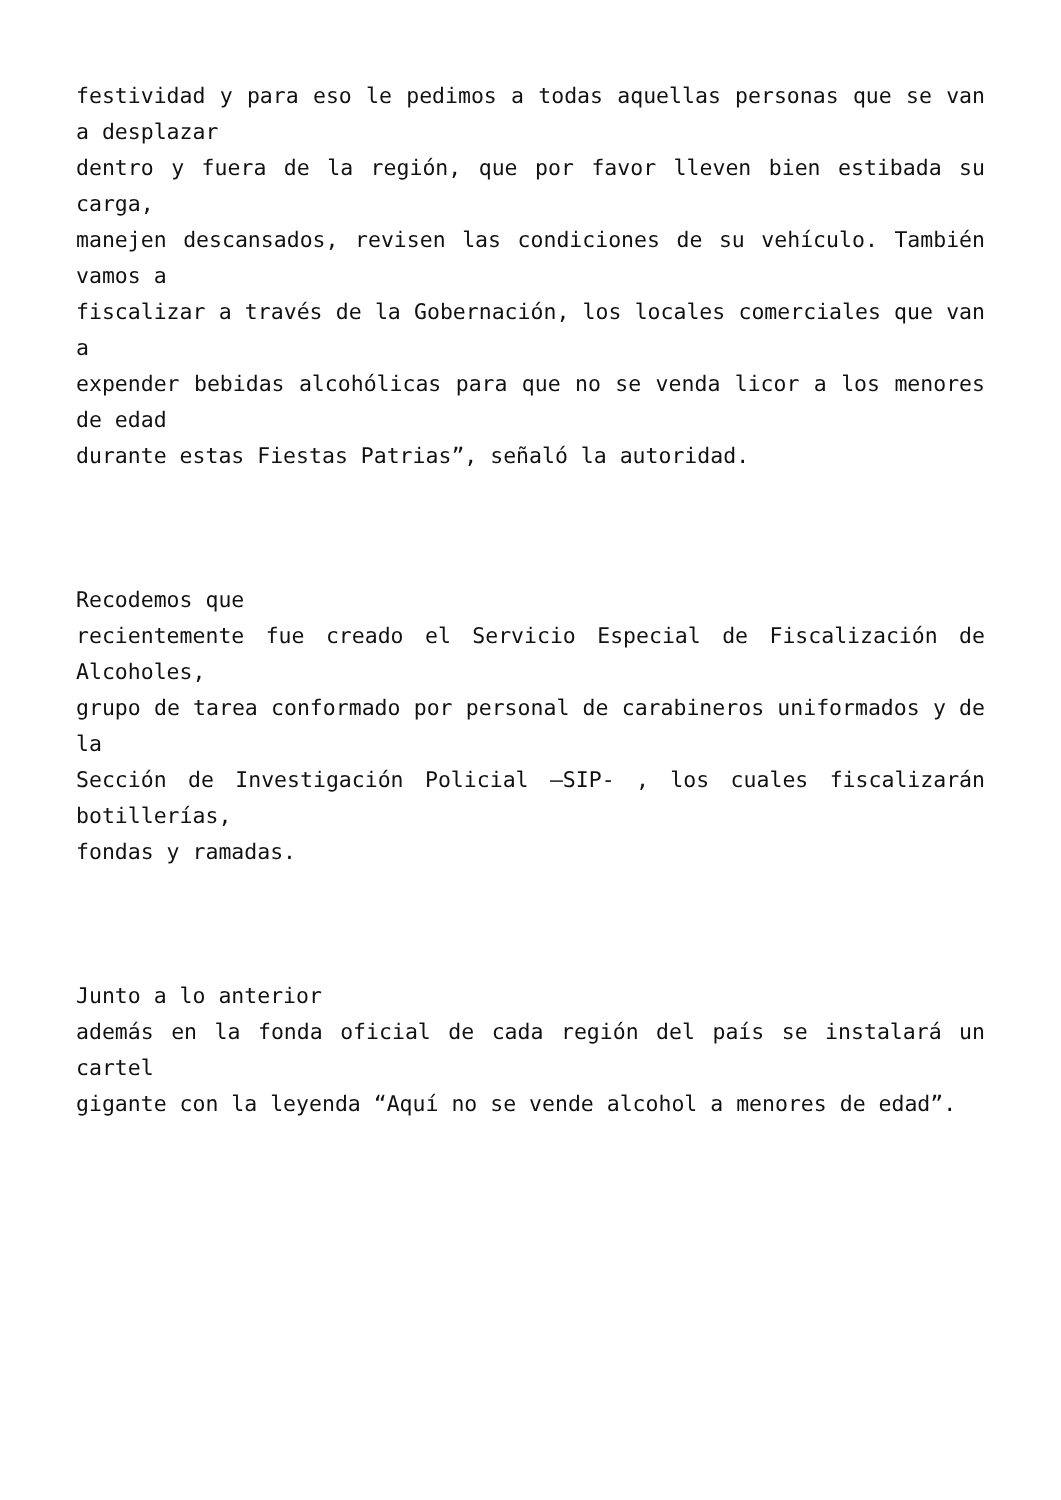festividad y para eso le pedimos a todas aquellas personas que se van a desplazar
dentro y fuera de la región, que por favor lleven bien estibada su carga,
manejen descansados, revisen las condiciones de su vehículo. También vamos a
fiscalizar a través de la Gobernación, los locales comerciales que van a
expender bebidas alcohólicas para que no se venda licor a los menores de edad
durante estas Fiestas Patrias”, señaló la autoridad.
Recodemos que
recientemente fue creado el Servicio Especial de Fiscalización de Alcoholes,
grupo de tarea conformado por personal de carabineros uniformados y de la
Sección de Investigación Policial –SIP- , los cuales fiscalizarán botillerías,
fondas y ramadas.
Junto a lo anterior
además en la fonda oficial de cada región del país se instalará un cartel
gigante con la leyenda “Aquí no se vende alcohol a menores de edad”.